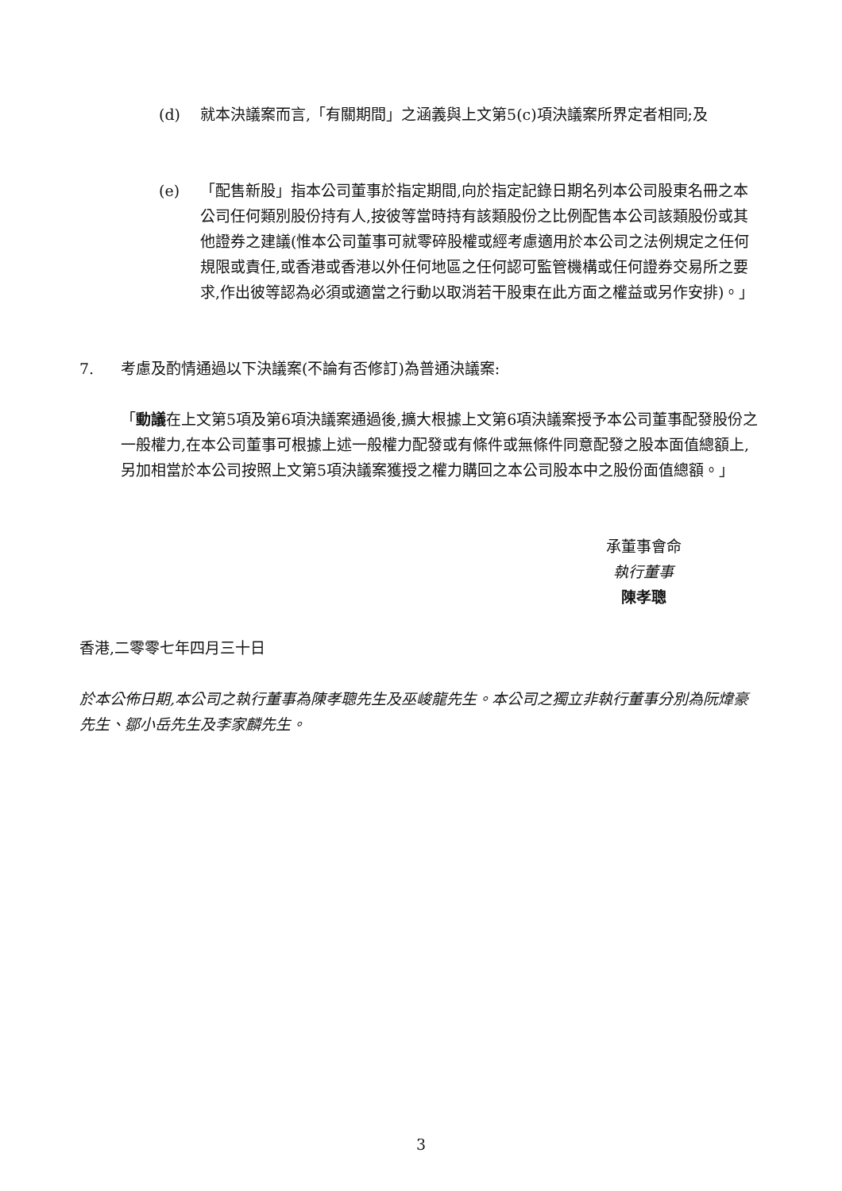(d) 就本決議案而言,「有關期間」之涵義與上文第5(c)項決議案所界定者相同;及
(e) 「配售新股」指本公司董事於指定期間,向於指定記錄日期名列本公司股東名冊之本公司任何類別股份持有人,按彼等當時持有該類股份之比例配售本公司該類股份或其他證券之建議(惟本公司董事可就零碎股權或經考慮適用於本公司之法例規定之任何規限或責任,或香港或香港以外任何地區之任何認可監管機構或任何證券交易所之要求,作出彼等認為必須或適當之行動以取消若干股東在此方面之權益或另作安排)。」
7. 考慮及酌情通過以下決議案(不論有否修訂)為普通決議案:
「動議在上文第5項及第6項決議案通過後,擴大根據上文第6項決議案授予本公司董事配發股份之一般權力,在本公司董事可根據上述一般權力配發或有條件或無條件同意配發之股本面值總額上,另加相當於本公司按照上文第5項決議案獲授之權力購回之本公司股本中之股份面值總額。」
承董事會命
執行董事
陳孝聰
香港,二零零七年四月三十日
於本公佈日期,本公司之執行董事為陳孝聰先生及巫峻龍先生。本公司之獨立非執行董事分別為阮煒豪先生、鄒小岳先生及李家麟先生。
3